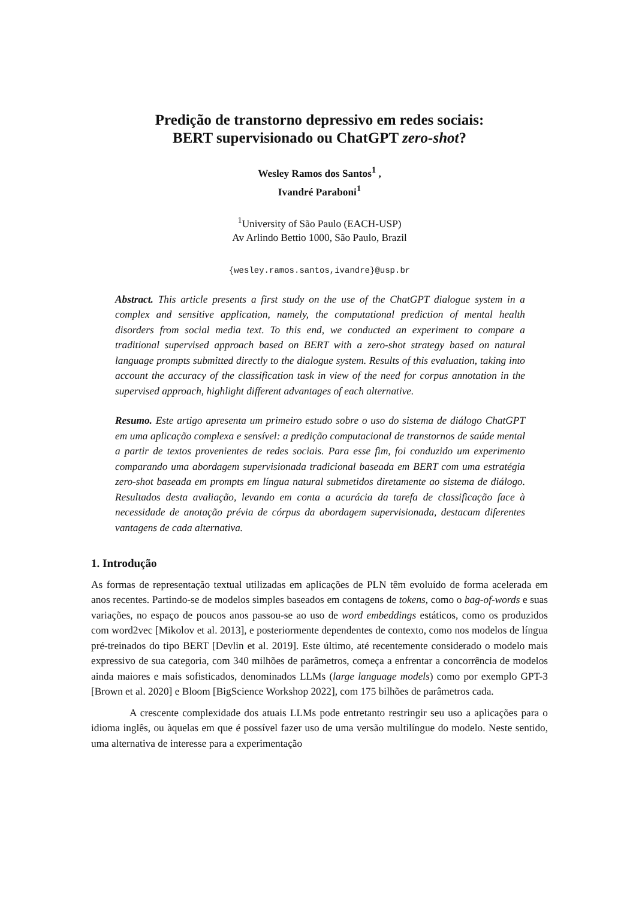Predição de transtorno depressivo em redes sociais:
BERT supervisionado ou ChatGPT zero-shot?
Wesley Ramos dos Santos<sup>1</sup> ,
Ivandré Paraboni<sup>1</sup>
<sup>1</sup> University of São Paulo (EACH-USP)
Av Arlindo Bettio 1000, São Paulo, Brazil
{wesley.ramos.santos,ivandre}@usp.br
Abstract. This article presents a first study on the use of the ChatGPT dialogue system in a complex and sensitive application, namely, the computational prediction of mental health disorders from social media text. To this end, we conducted an experiment to compare a traditional supervised approach based on BERT with a zero-shot strategy based on natural language prompts submitted directly to the dialogue system. Results of this evaluation, taking into account the accuracy of the classification task in view of the need for corpus annotation in the supervised approach, highlight different advantages of each alternative.
Resumo. Este artigo apresenta um primeiro estudo sobre o uso do sistema de diálogo ChatGPT em uma aplicação complexa e sensível: a predição computacional de transtornos de saúde mental a partir de textos provenientes de redes sociais. Para esse fim, foi conduzido um experimento comparando uma abordagem supervisionada tradicional baseada em BERT com uma estratégia zero-shot baseada em prompts em língua natural submetidos diretamente ao sistema de diálogo. Resultados desta avaliação, levando em conta a acurácia da tarefa de classificação face à necessidade de anotação prévia de córpus da abordagem supervisionada, destacam diferentes vantagens de cada alternativa.
1. Introdução
As formas de representação textual utilizadas em aplicações de PLN têm evoluído de forma acelerada em anos recentes. Partindo-se de modelos simples baseados em contagens de tokens, como o bag-of-words e suas variações, no espaço de poucos anos passou-se ao uso de word embeddings estáticos, como os produzidos com word2vec [Mikolov et al. 2013], e posteriormente dependentes de contexto, como nos modelos de língua pré-treinados do tipo BERT [Devlin et al. 2019]. Este último, até recentemente considerado o modelo mais expressivo de sua categoria, com 340 milhões de parâmetros, começa a enfrentar a concorrência de modelos ainda maiores e mais sofisticados, denominados LLMs (large language models) como por exemplo GPT-3 [Brown et al. 2020] e Bloom [BigScience Workshop 2022], com 175 bilhões de parâmetros cada.
A crescente complexidade dos atuais LLMs pode entretanto restringir seu uso a aplicações para o idioma inglês, ou àquelas em que é possível fazer uso de uma versão multilíngue do modelo. Neste sentido, uma alternativa de interesse para a experimentação